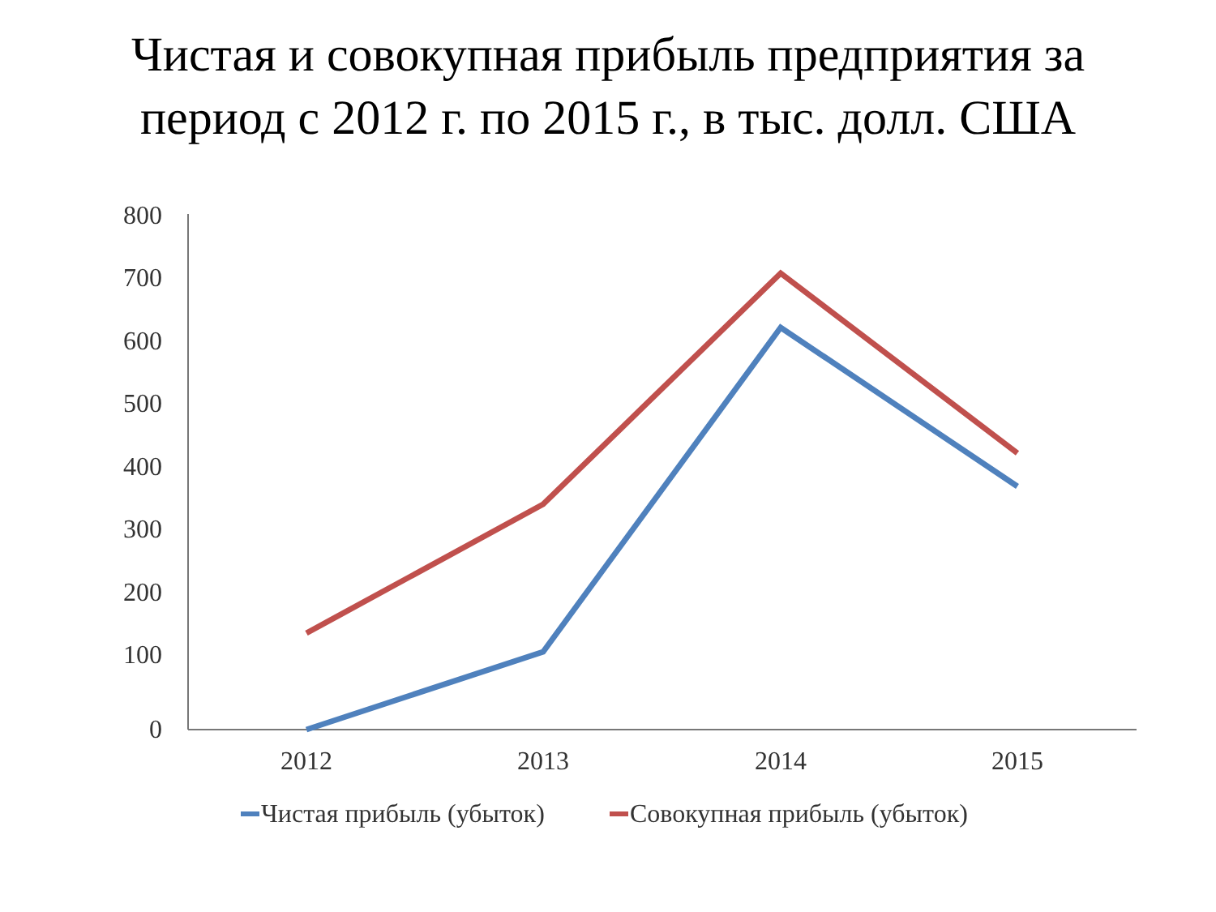Чистая и совокупная прибыль предприятия за
период с 2012 г. по 2015 г., в тыс. долл. США
800
700
600
500
400
300
200
100
0
2012
2013
2014
2015
Чистая прибыль (убыток)
Совокупная прибыль (убыток)